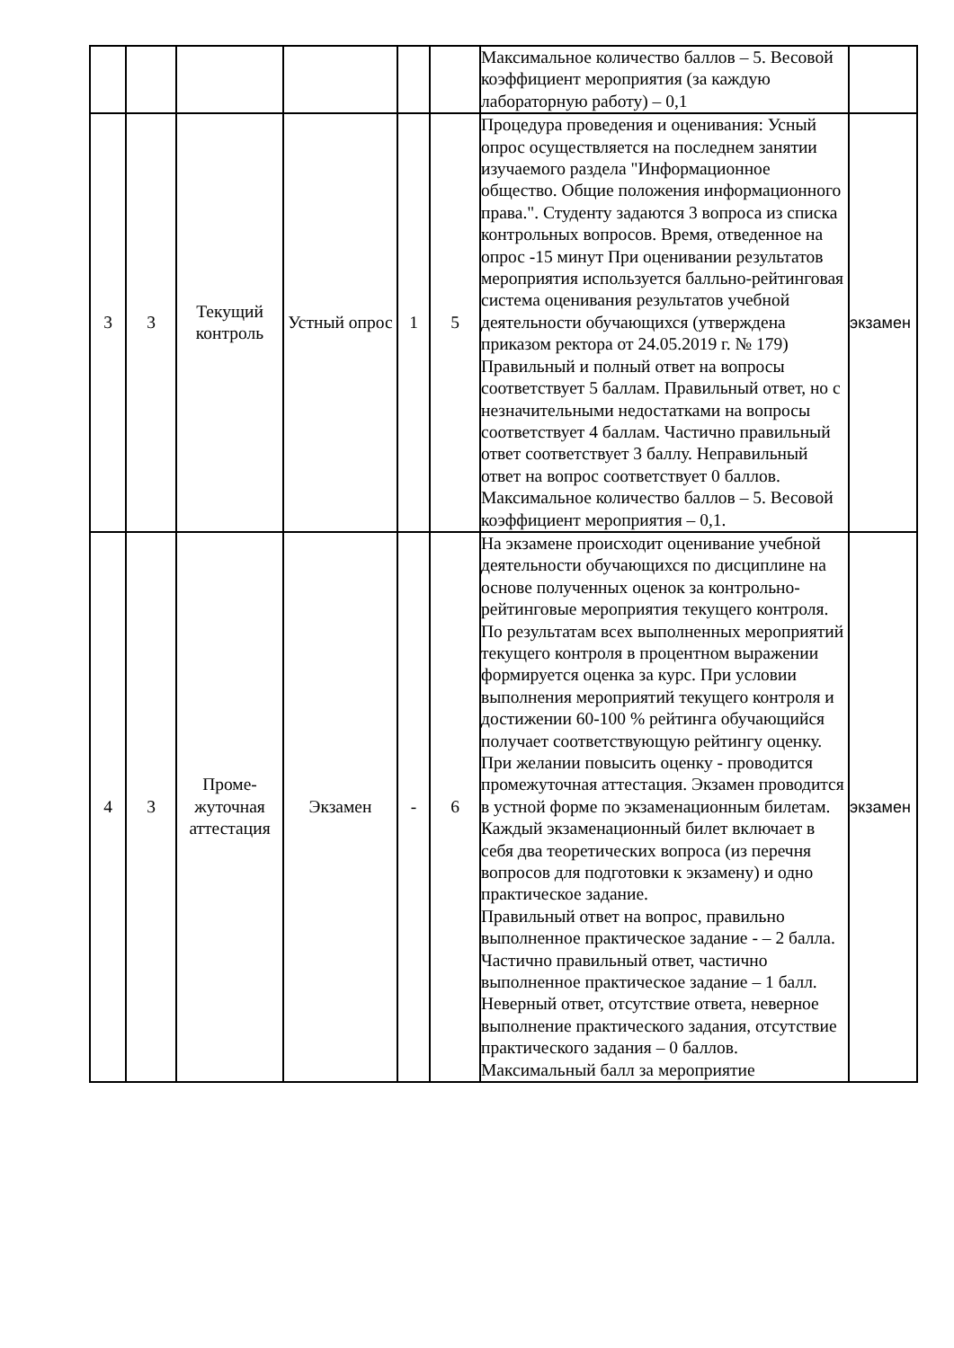| | | | | | | Максимальное количество баллов – 5. Весовой коэффициент мероприятия (за каждую лабораторную работу) – 0,1 | |
| 3 | 3 | Текущий контроль | Устный опрос | 1 | 5 | Процедура проведения и оценивания: Усный опрос осуществляется на последнем занятии изучаемого раздела "Информационное общество. Общие положения информационного права.". Студенту задаются 3 вопроса из списка контрольных вопросов. Время, отведенное на опрос -15 минут При оценивании результатов мероприятия используется балльно-рейтинговая система оценивания результатов учебной деятельности обучающихся (утверждена приказом ректора от 24.05.2019 г. № 179) Правильный и полный ответ на вопросы соответствует 5 баллам. Правильный ответ, но с незначительными недостатками на вопросы соответствует 4 баллам. Частично правильный ответ соответствует 3 баллу. Неправильный ответ на вопрос соответствует 0 баллов. Максимальное количество баллов – 5. Весовой коэффициент мероприятия – 0,1. | экзамен |
| 4 | 3 | Проме- жуточная аттестация | Экзамен | - | 6 | На экзамене происходит оценивание учебной деятельности обучающихся по дисциплине на основе полученных оценок за контрольно-рейтинговые мероприятия текущего контроля. По результатам всех выполненных мероприятий текущего контроля в процентном выражении формируется оценка за курс. При условии выполнения мероприятий текущего контроля и достижении 60-100 % рейтинга обучающийся получает соответствующую рейтингу оценку. При желании повысить оценку - проводится промежуточная аттестация. Экзамен проводится в устной форме по экзаменационным билетам. Каждый экзаменационный билет включает в себя два теоретических вопроса (из перечня вопросов для подготовки к экзамену) и одно практическое задание. Правильный ответ на вопрос, правильно выполненное практическое задание - – 2 балла. Частично правильный ответ, частично выполненное практическое задание – 1 балл. Неверный ответ, отсутствие ответа, неверное выполнение практического задания, отсутствие практического задания – 0 баллов. Максимальный балл за мероприятие | экзамен |